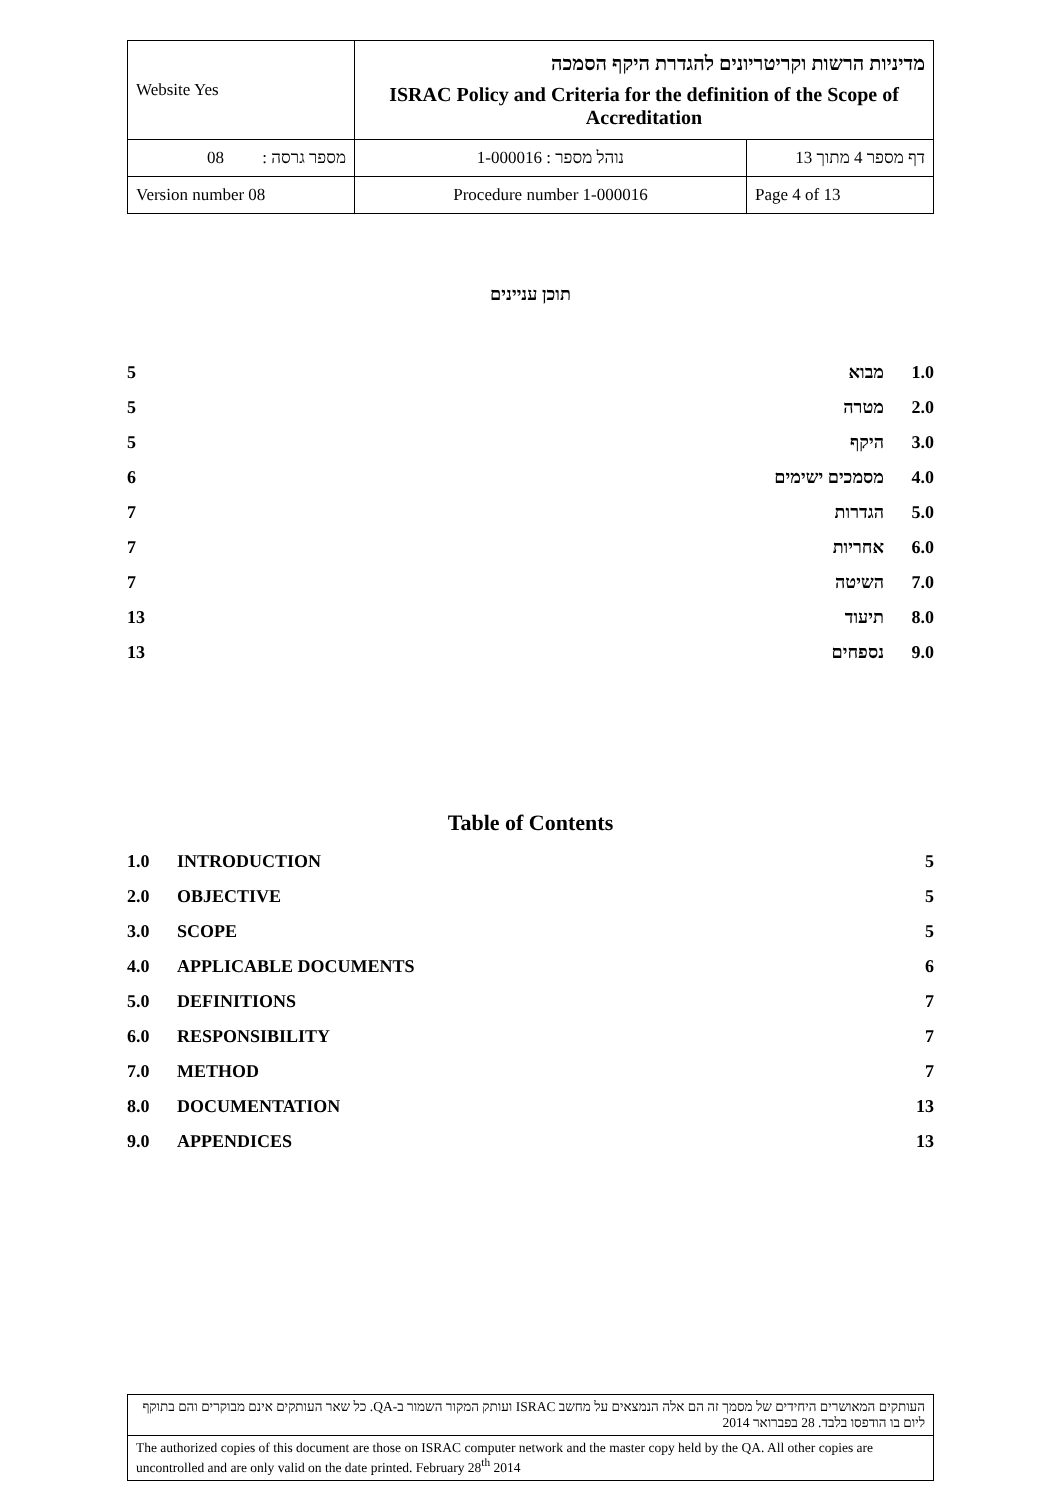| Website Yes | מדיניות הרשות וקריטריונים להגדרת היקף הסמכה ISRAC Policy and Criteria for the definition of the Scope of Accreditation | |
| מספר גרסה : 08 | נוהל מספר : 1-000016 | דף מספר 4 מתוך 13 |
| Version number 08 | Procedure number 1-000016 | Page 4 of 13 |
תוכן עניינים
| 1.0 | מבוא | 5 |
| 2.0 | מטרה | 5 |
| 3.0 | היקף | 5 |
| 4.0 | מסמכים ישימים | 6 |
| 5.0 | הגדרות | 7 |
| 6.0 | אחריות | 7 |
| 7.0 | השיטה | 7 |
| 8.0 | תיעוד | 13 |
| 9.0 | נספחים | 13 |
Table of Contents
| 1.0 | INTRODUCTION | 5 |
| 2.0 | OBJECTIVE | 5 |
| 3.0 | SCOPE | 5 |
| 4.0 | APPLICABLE DOCUMENTS | 6 |
| 5.0 | DEFINITIONS | 7 |
| 6.0 | RESPONSIBILITY | 7 |
| 7.0 | METHOD | 7 |
| 8.0 | DOCUMENTATION | 13 |
| 9.0 | APPENDICES | 13 |
| העותקים המאושרים היחידים של מסמך זה הם אלה הנמצאים על מחשב ISRAC ועותק המקור השמור ב-QA. כל שאר העותקים אינם מבוקרים והם בתוקף ליום בו הודפסו בלבד. 28 בפברואר 2014 |
| The authorized copies of this document are those on ISRAC computer network and the master copy held by the QA. All other copies are uncontrolled and are only valid on the date printed. February 28<sup>th</sup> 2014 |